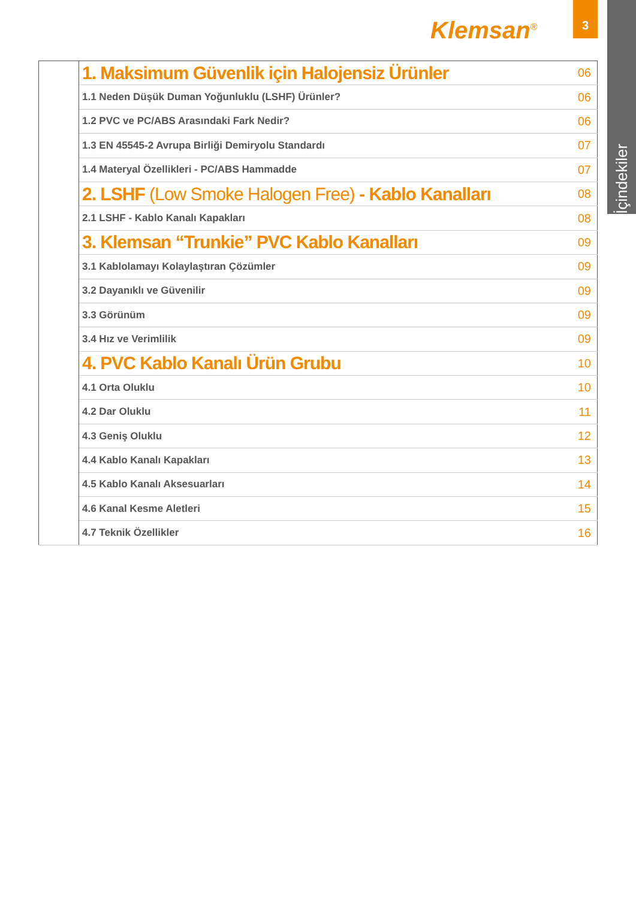Klemsan<sup>®</sup>
3
İçindekiler
| | 1. Maksimum Güvenlik için Halojensiz Ürünler | 06 |
| | 1.1 Neden Düşük Duman Yoğunluklu (LSHF) Ürünler? | 06 |
| | 1.2 PVC ve PC/ABS Arasındaki Fark Nedir? | 06 |
| | 1.3 EN 45545-2 Avrupa Birliği Demiryolu Standardı | 07 |
| | 1.4 Materyal Özellikleri - PC/ABS Hammadde | 07 |
| | 2. LSHF (Low Smoke Halogen Free) - Kablo Kanalları | 08 |
| | 2.1 LSHF - Kablo Kanalı Kapakları | 08 |
| | 3. Klemsan “Trunkie” PVC Kablo Kanalları | 09 |
| | 3.1 Kablolamayı Kolaylaştıran Çözümler | 09 |
| | 3.2 Dayanıklı ve Güvenilir | 09 |
| | 3.3 Görünüm | 09 |
| | 3.4 Hız ve Verimlilik | 09 |
| | 4. PVC Kablo Kanalı Ürün Grubu | 10 |
| | 4.1 Orta Oluklu | 10 |
| | 4.2 Dar Oluklu | 11 |
| | 4.3 Geniş Oluklu | 12 |
| | 4.4 Kablo Kanalı Kapakları | 13 |
| | 4.5 Kablo Kanalı Aksesuarları | 14 |
| | 4.6 Kanal Kesme Aletleri | 15 |
| | 4.7 Teknik Özellikler | 16 |